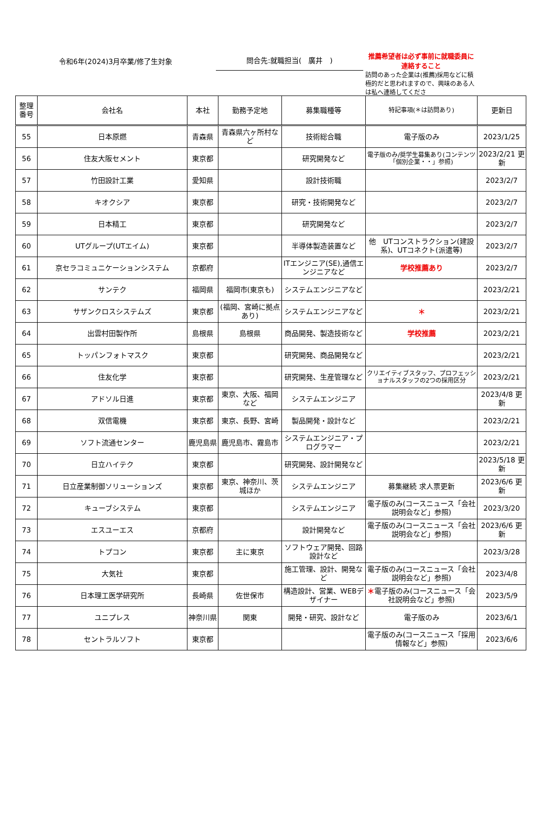令和6年(2024)3月卒業/修了生対象
問合先:就職担当(　廣井　)
推薦希望者は必ず事前に就職委員に連絡すること
訪問のあった企業は(推薦)採用などに積極的だと思われますので、興味のある人は私へ連絡してくださ
| 整理 番号 | 会社名 | 本社 | 勤務予定地 | 募集職種等 | 特記事項(＊は訪問あり) | 更新日 |
| --- | --- | --- | --- | --- | --- | --- |
| 55 | 日本原燃 | 青森県 | 青森県六ヶ所村など | 技術総合職 | 電子版のみ | 2023/1/25 |
| 56 | 住友大阪セメント | 東京都 | | 研究開発など | 電子版のみ/奨学生募集あり(コンテンツ「個別企業・・」参照) | 2023/2/21 更新 |
| 57 | 竹田設計工業 | 愛知県 | | 設計技術職 | | 2023/2/7 |
| 58 | キオクシア | 東京都 | | 研究・技術開発など | | 2023/2/7 |
| 59 | 日本精工 | 東京都 | | 研究開発など | | 2023/2/7 |
| 60 | UTグループ(UTエイム) | 東京都 | | 半導体製造装置など | 他 UTコンストラクション(建設系)、UTコネクト(派遣等) | 2023/2/7 |
| 61 | 京セラコミュニケーションシステム | 京都府 | | ITエンジニア(SE),通信エンジニアなど | 学校推薦あり | 2023/2/7 |
| 62 | サンテク | 福岡県 | 福岡市(東京も) | システムエンジニアなど | | 2023/2/21 |
| 63 | サザンクロスシステムズ | 東京都 | (福岡、宮崎に拠点あり) | システムエンジニアなど | ＊ | 2023/2/21 |
| 64 | 出雲村田製作所 | 島根県 | 島根県 | 商品開発、製造技術など | 学校推薦 | 2023/2/21 |
| 65 | トッパンフォトマスク | 東京都 | | 研究開発、商品開発など | | 2023/2/21 |
| 66 | 住友化学 | 東京都 | | 研究開発、生産管理など | クリエイティブスタッフ、プロフェッショナルスタッフの2つの採用区分 | 2023/2/21 |
| 67 | アドソル日進 | 東京都 | 東京、大阪、福岡など | システムエンジニア | | 2023/4/8 更新 |
| 68 | 双信電機 | 東京都 | 東京、長野、宮崎 | 製品開発・設計など | | 2023/2/21 |
| 69 | ソフト流通センター | 鹿児島県 | 鹿児島市、霧島市 | システムエンジニア・プログラマー | | 2023/2/21 |
| 70 | 日立ハイテク | 東京都 | | 研究開発、設計開発など | | 2023/5/18 更新 |
| 71 | 日立産業制御ソリューションズ | 東京都 | 東京、神奈川、茨城ほか | システムエンジニア | 募集継続 求人票更新 | 2023/6/6 更新 |
| 72 | キューブシステム | 東京都 | | システムエンジニア | 電子版のみ(コースニュース「会社説明会など」参照) | 2023/3/20 |
| 73 | エスユーエス | 京都府 | | 設計開発など | 電子版のみ(コースニュース「会社説明会など」参照) | 2023/6/6 更新 |
| 74 | トプコン | 東京都 | 主に東京 | ソフトウェア開発、回路設計など | | 2023/3/28 |
| 75 | 大気社 | 東京都 | | 施工管理、設計、開発など | 電子版のみ(コースニュース「会社説明会など」参照) | 2023/4/8 |
| 76 | 日本理工医学研究所 | 長崎県 | 佐世保市 | 構造設計、営業、WEBデザイナー | ＊ 電子版のみ(コースニュース「会社説明会など」参照) | 2023/5/9 |
| 77 | ユニプレス | 神奈川県 | 関東 | 開発・研究、設計など | 電子版のみ | 2023/6/1 |
| 78 | セントラルソフト | 東京都 | | | 電子版のみ(コースニュース「採用情報など」参照) | 2023/6/6 |